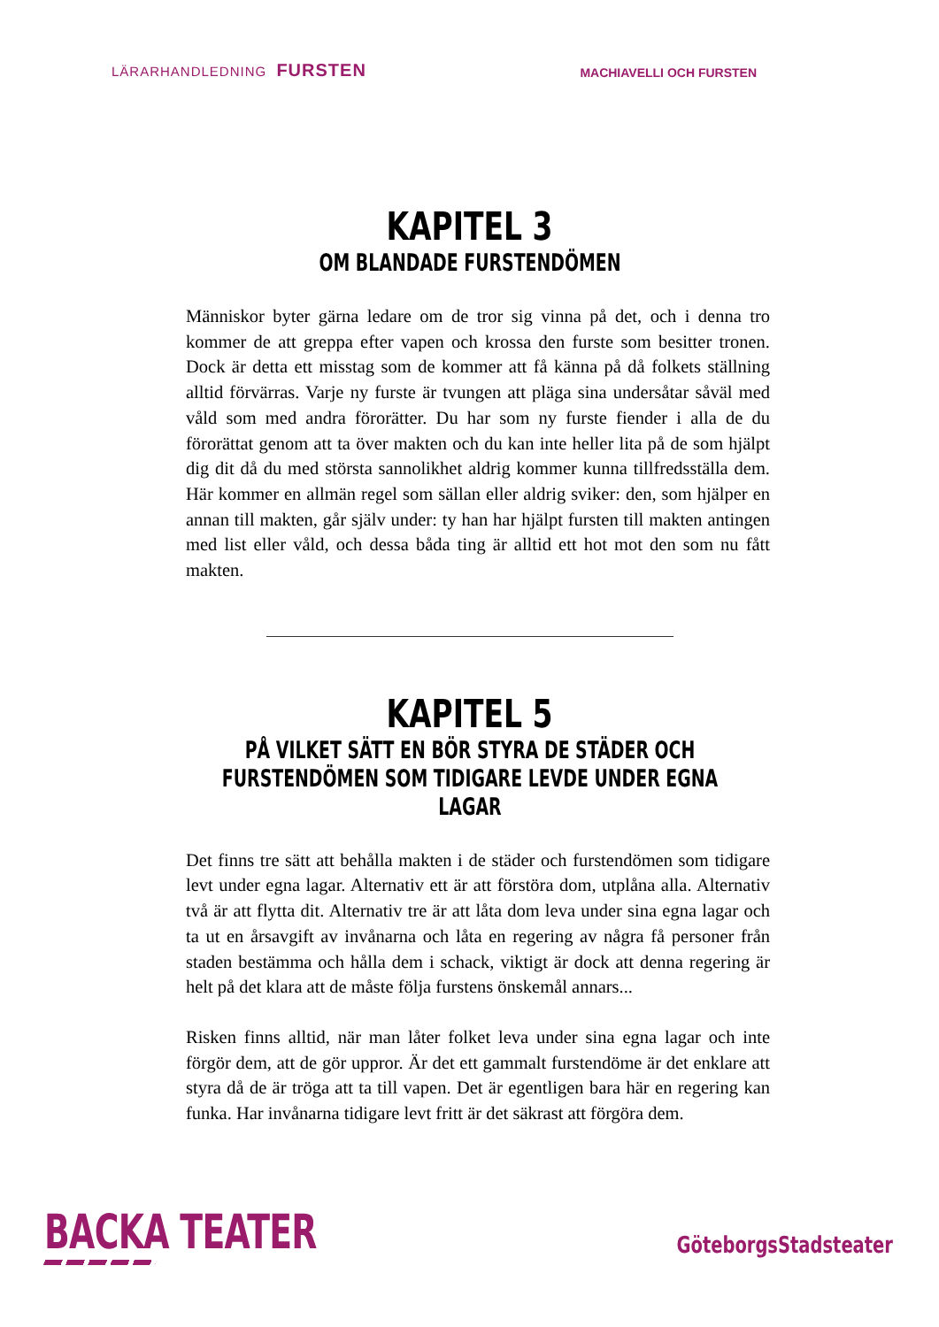LÄRARHANDLEDNING FURSTEN
MACHIAVELLI OCH FURSTEN
KAPITEL 3
OM BLANDADE FURSTENDÖMEN
Människor byter gärna ledare om de tror sig vinna på det, och i denna tro kommer de att greppa efter vapen och krossa den furste som besitter tronen. Dock är detta ett misstag som de kommer att få känna på då folkets ställning alltid förvärras. Varje ny furste är tvungen att pläga sina undersåtar såväl med våld som med andra förorätter. Du har som ny furste fiender i alla de du förorättat genom att ta över makten och du kan inte heller lita på de som hjälpt dig dit då du med största sannolikhet aldrig kommer kunna tillfredsställa dem. Här kommer en allmän regel som sällan eller aldrig sviker: den, som hjälper en annan till makten, går själv under: ty han har hjälpt fursten till makten antingen med list eller våld, och dessa båda ting är alltid ett hot mot den som nu fått makten.
KAPITEL 5
PÅ VILKET SÄTT EN BÖR STYRA DE STÄDER OCH FURSTENDÖMEN SOM TIDIGARE LEVDE UNDER EGNA LAGAR
Det finns tre sätt att behålla makten i de städer och furstendömen som tidigare levt under egna lagar. Alternativ ett är att förstöra dom, utplåna alla. Alternativ två är att flytta dit. Alternativ tre är att låta dom leva under sina egna lagar och ta ut en årsavgift av invånarna och låta en regering av några få personer från staden bestämma och hålla dem i schack, viktigt är dock att denna regering är helt på det klara att de måste följa furstens önskemål annars...
Risken finns alltid, när man låter folket leva under sina egna lagar och inte förgör dem, att de gör uppror. Är det ett gammalt furstendöme är det enklare att styra då de är tröga att ta till vapen. Det är egentligen bara här en regering kan funka. Har invånarna tidigare levt fritt är det säkrast att förgöra dem.
BACKA TEATER
GöteborgsStadsteater